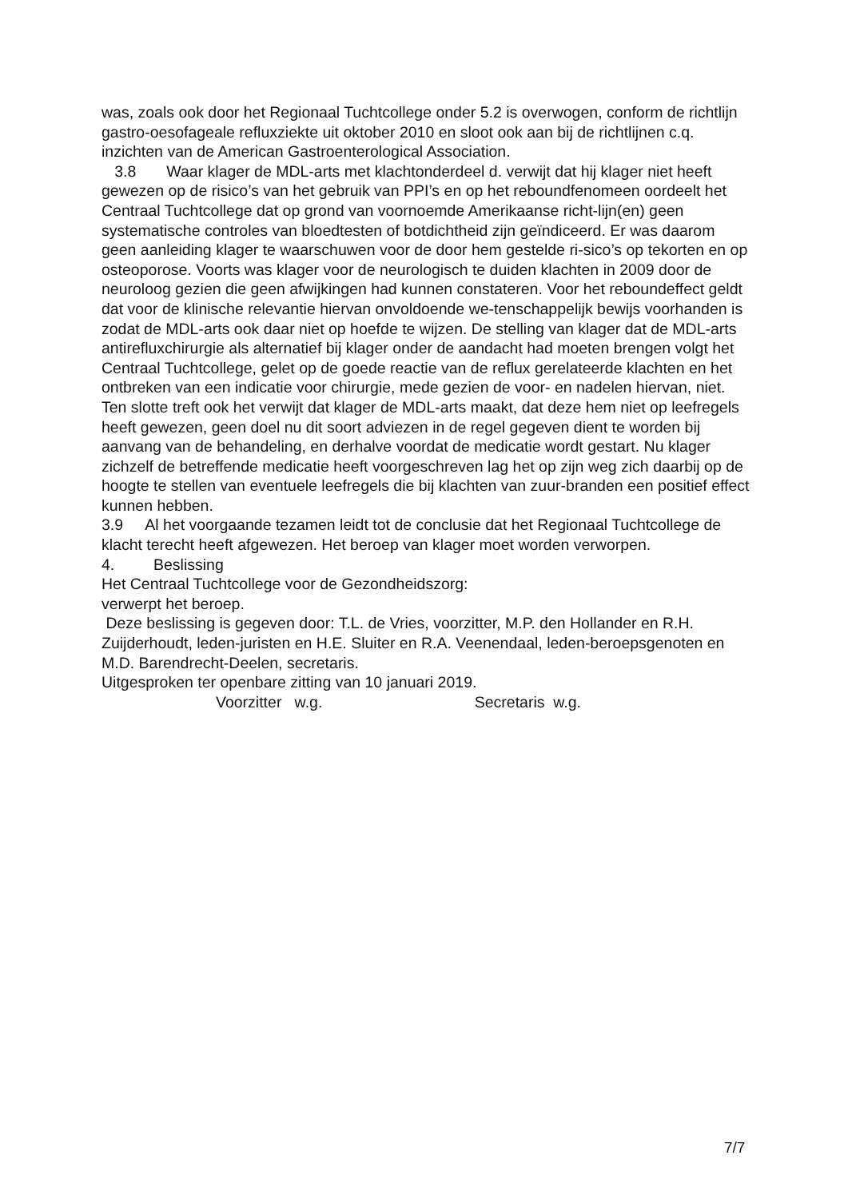was, zoals ook door het Regionaal Tuchtcollege onder 5.2 is overwogen, conform de richtlijn gastro-oesofageale refluxziekte uit oktober 2010 en sloot ook aan bij de richtlijnen c.q. inzichten van de American Gastroenterological Association.
3.8 Waar klager de MDL-arts met klachtonderdeel d. verwijt dat hij klager niet heeft gewezen op de risico’s van het gebruik van PPI’s en op het reboundfenomeen oordeelt het Centraal Tuchtcollege dat op grond van voornoemde Amerikaanse richt-lijn(en) geen systematische controles van bloedtesten of botdichtheid zijn geïndiceerd. Er was daarom geen aanleiding klager te waarschuwen voor de door hem gestelde ri-sico’s op tekorten en op osteoporose. Voorts was klager voor de neurologisch te duiden klachten in 2009 door de neuroloog gezien die geen afwijkingen had kunnen constateren. Voor het reboundeffect geldt dat voor de klinische relevantie hiervan onvoldoende we-tenschappelijk bewijs voorhanden is zodat de MDL-arts ook daar niet op hoefde te wijzen. De stelling van klager dat de MDL-arts antirefluxchirurgie als alternatief bij klager onder de aandacht had moeten brengen volgt het Centraal Tuchtcollege, gelet op de goede reactie van de reflux gerelateerde klachten en het ontbreken van een indicatie voor chirurgie, mede gezien de voor- en nadelen hiervan, niet.
Ten slotte treft ook het verwijt dat klager de MDL-arts maakt, dat deze hem niet op leefregels heeft gewezen, geen doel nu dit soort adviezen in de regel gegeven dient te worden bij aanvang van de behandeling, en derhalve voordat de medicatie wordt gestart. Nu klager zichzelf de betreffende medicatie heeft voorgeschreven lag het op zijn weg zich daarbij op de hoogte te stellen van eventuele leefregels die bij klachten van zuur-branden een positief effect kunnen hebben.
3.9 Al het voorgaande tezamen leidt tot de conclusie dat het Regionaal Tuchtcollege de klacht terecht heeft afgewezen. Het beroep van klager moet worden verworpen.
4. Beslissing
Het Centraal Tuchtcollege voor de Gezondheidszorg:
verwerpt het beroep.
Deze beslissing is gegeven door: T.L. de Vries, voorzitter, M.P. den Hollander en R.H. Zuijderhoudt, leden-juristen en H.E. Sluiter en R.A. Veenendaal, leden-beroepsgenoten en M.D. Barendrecht-Deelen, secretaris.
Uitgesproken ter openbare zitting van 10 januari 2019.
Voorzitter w.g. Secretaris w.g.
7/7